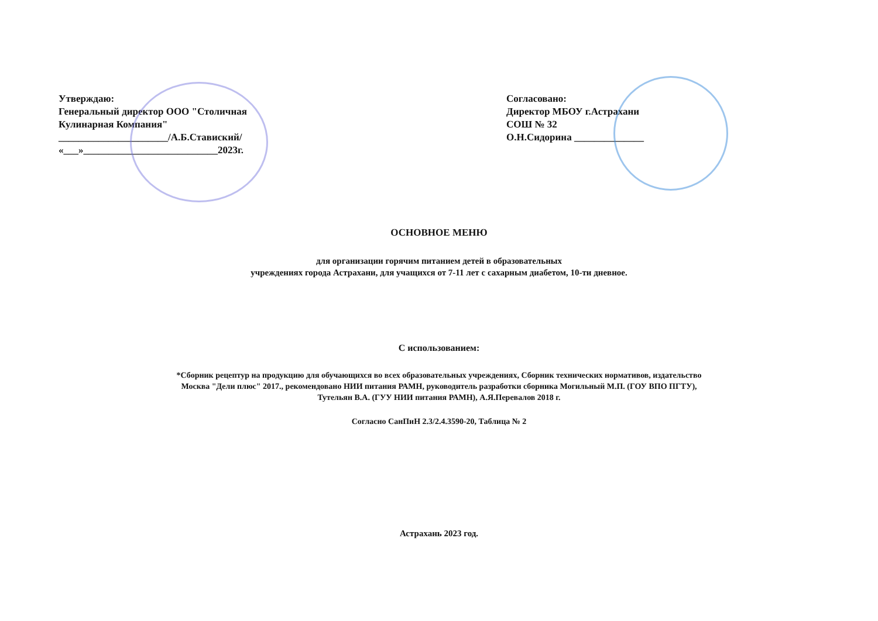Утверждаю:
Генеральный директор ООО "Столичная
Кулинарная Компания"
______________________/А.Б.Ставиский/
«___»___________________________2023г.
Согласовано:
Директор МБОУ г.Астрахани
СОШ № 32
О.Н.Сидорина ______________
ОСНОВНОЕ МЕНЮ
для организации горячим питанием детей в образовательных
учреждениях города Астрахани, для учащихся от 7-11 лет с сахарным диабетом, 10-ти дневное.
С использованием:
*Сборник рецептур на продукцию для обучающихся во всех образовательных учреждениях, Сборник технических нормативов, издательство
Москва "Дели плюс" 2017., рекомендовано НИИ питания РАМН, руководитель разработки сборника Могильный М.П. (ГОУ ВПО ПГТУ),
Тутельян В.А. (ГУУ НИИ питания РАМН), А.Я.Перевалов 2018 г.
Согласно СанПиН 2.3/2.4.3590-20, Таблица № 2
Астрахань 2023 год.